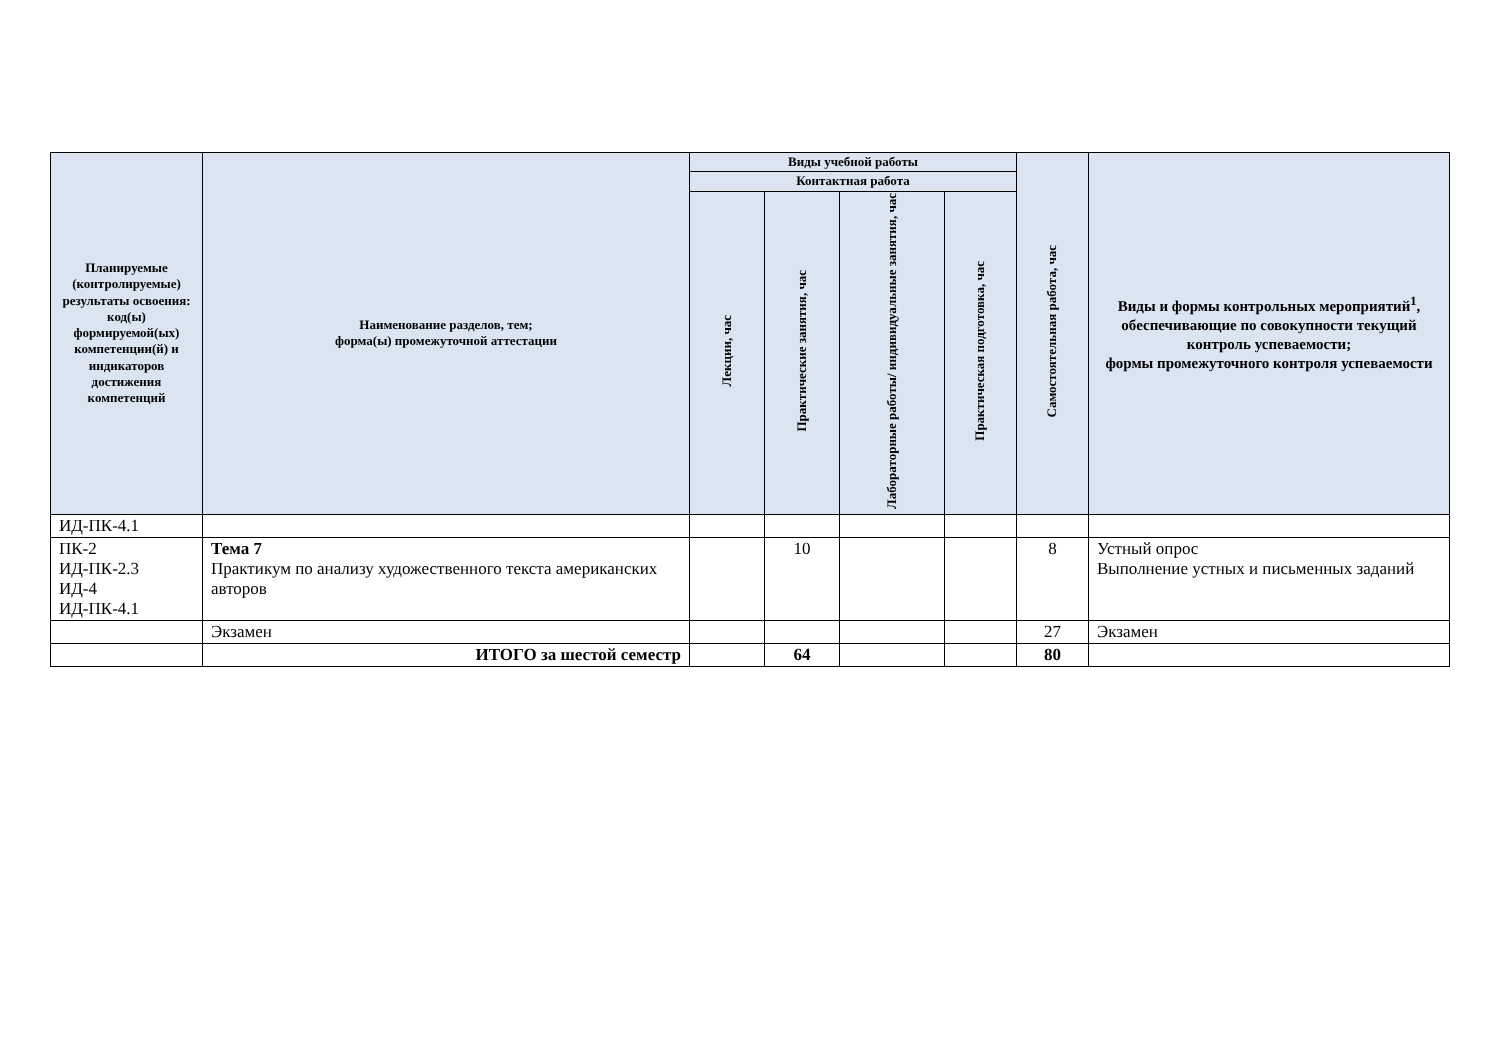| Планируемые (контролируемые) результаты освоения: код(ы) формируемой(ых) компетенции(й) и индикаторов достижения компетенций | Наименование разделов, тем; форма(ы) промежуточной аттестации | Виды учебной работы | | | | Самостоятельная работа, час | Виды и формы контрольных мероприятий<sup>1</sup>, обеспечивающие по совокупности текущий контроль успеваемости; формы промежуточного контроля успеваемости |
| --- | --- | --- | --- | --- | --- | --- | --- |
| | | Контактная работа | | | | | |
| | | Лекции, час | Практические занятия, час | Лабораторные работы/ индивидуальные занятия, час | Практическая подготовка, час | | |
| ИД-ПК-4.1 | | | | | | | |
| ПК-2 ИД-ПК-2.3 ИД-4 ИД-ПК-4.1 | Тема 7 Практикум по анализу художественного текста американских авторов | | 10 | | | 8 | Устный опрос Выполнение устных и письменных заданий |
| | Экзамен | | | | | 27 | Экзамен |
| | ИТОГО за шестой семестр | | 64 | | | 80 | |